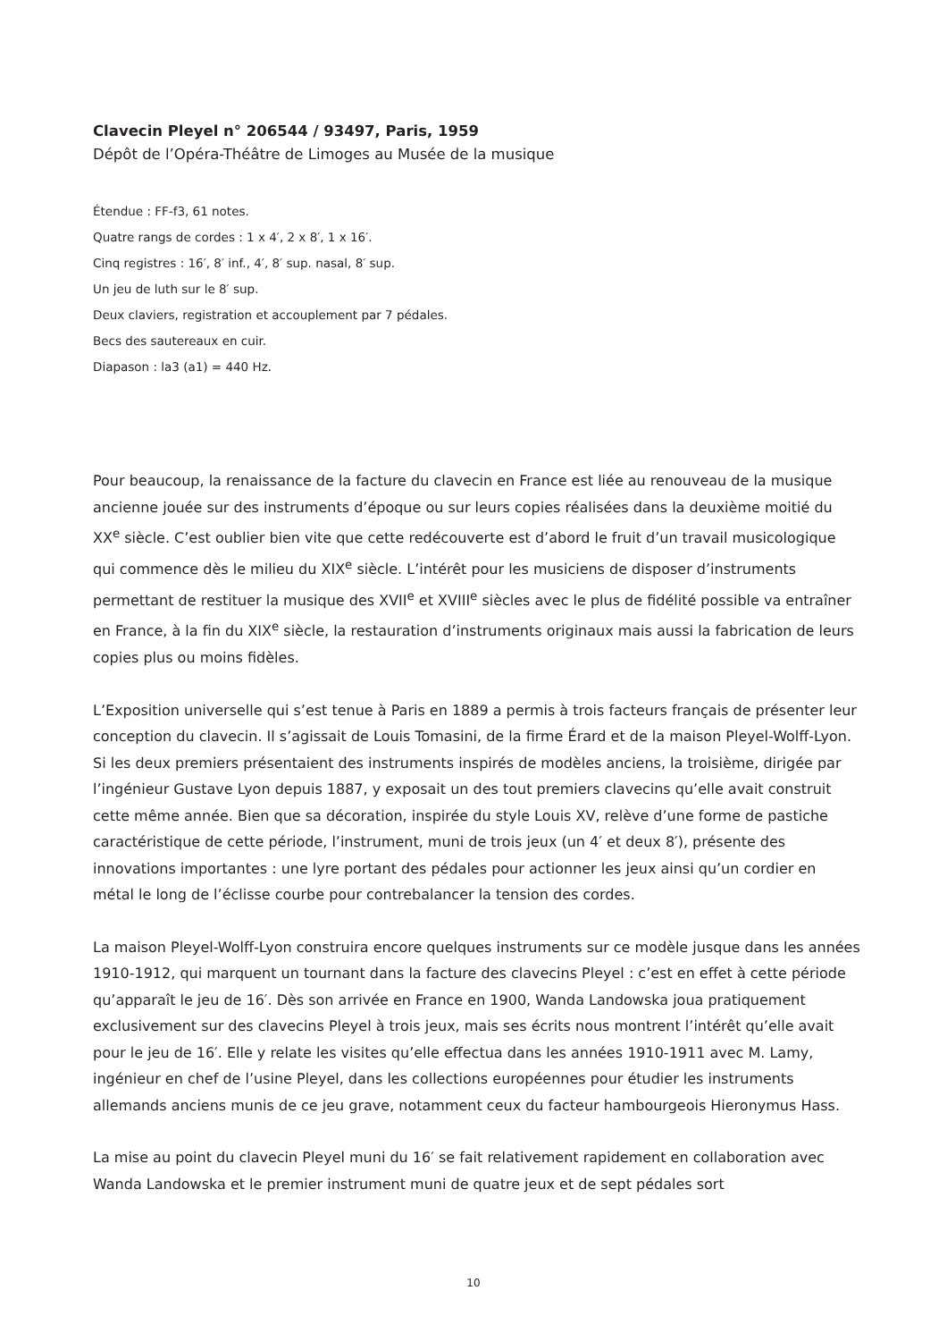Clavecin Pleyel n° 206544 / 93497, Paris, 1959
Dépôt de l’Opéra-Théâtre de Limoges au Musée de la musique
Étendue : FF-f3, 61 notes.
Quatre rangs de cordes : 1 x 4′, 2 x 8′, 1 x 16′.
Cinq registres : 16′, 8′ inf., 4′, 8′ sup. nasal, 8′ sup.
Un jeu de luth sur le 8′ sup.
Deux claviers, registration et accouplement par 7 pédales.
Becs des sautereaux en cuir.
Diapason : la3 (a1) = 440 Hz.
Pour beaucoup, la renaissance de la facture du clavecin en France est liée au renouveau de la musique ancienne jouée sur des instruments d’époque ou sur leurs copies réalisées dans la deuxième moitié du XX<sup>e</sup> siècle. C’est oublier bien vite que cette redécouverte est d’abord le fruit d’un travail musicologique qui commence dès le milieu du XIX<sup>e</sup> siècle. L’intérêt pour les musiciens de disposer d’instruments permettant de restituer la musique des XVII<sup>e</sup> et XVIII<sup>e</sup> siècles avec le plus de fidélité possible va entraîner en France, à la fin du XIX<sup>e</sup> siècle, la restauration d’instruments originaux mais aussi la fabrication de leurs copies plus ou moins fidèles.
L’Exposition universelle qui s’est tenue à Paris en 1889 a permis à trois facteurs français de présenter leur conception du clavecin. Il s’agissait de Louis Tomasini, de la firme Érard et de la maison Pleyel-Wolff-Lyon. Si les deux premiers présentaient des instruments inspirés de modèles anciens, la troisième, dirigée par l’ingénieur Gustave Lyon depuis 1887, y exposait un des tout premiers clavecins qu’elle avait construit cette même année. Bien que sa décoration, inspirée du style Louis XV, relève d’une forme de pastiche caractéristique de cette période, l’instrument, muni de trois jeux (un 4′ et deux 8′), présente des innovations importantes : une lyre portant des pédales pour actionner les jeux ainsi qu’un cordier en métal le long de l’éclisse courbe pour contrebalancer la tension des cordes.
La maison Pleyel-Wolff-Lyon construira encore quelques instruments sur ce modèle jusque dans les années 1910-1912, qui marquent un tournant dans la facture des clavecins Pleyel : c’est en effet à cette période qu’apparaît le jeu de 16′. Dès son arrivée en France en 1900, Wanda Landowska joua pratiquement exclusivement sur des clavecins Pleyel à trois jeux, mais ses écrits nous montrent l’intérêt qu’elle avait pour le jeu de 16′. Elle y relate les visites qu’elle effectua dans les années 1910-1911 avec M. Lamy, ingénieur en chef de l’usine Pleyel, dans les collections européennes pour étudier les instruments allemands anciens munis de ce jeu grave, notamment ceux du facteur hambourgeois Hieronymus Hass.
La mise au point du clavecin Pleyel muni du 16′ se fait relativement rapidement en collaboration avec Wanda Landowska et le premier instrument muni de quatre jeux et de sept pédales sort
10